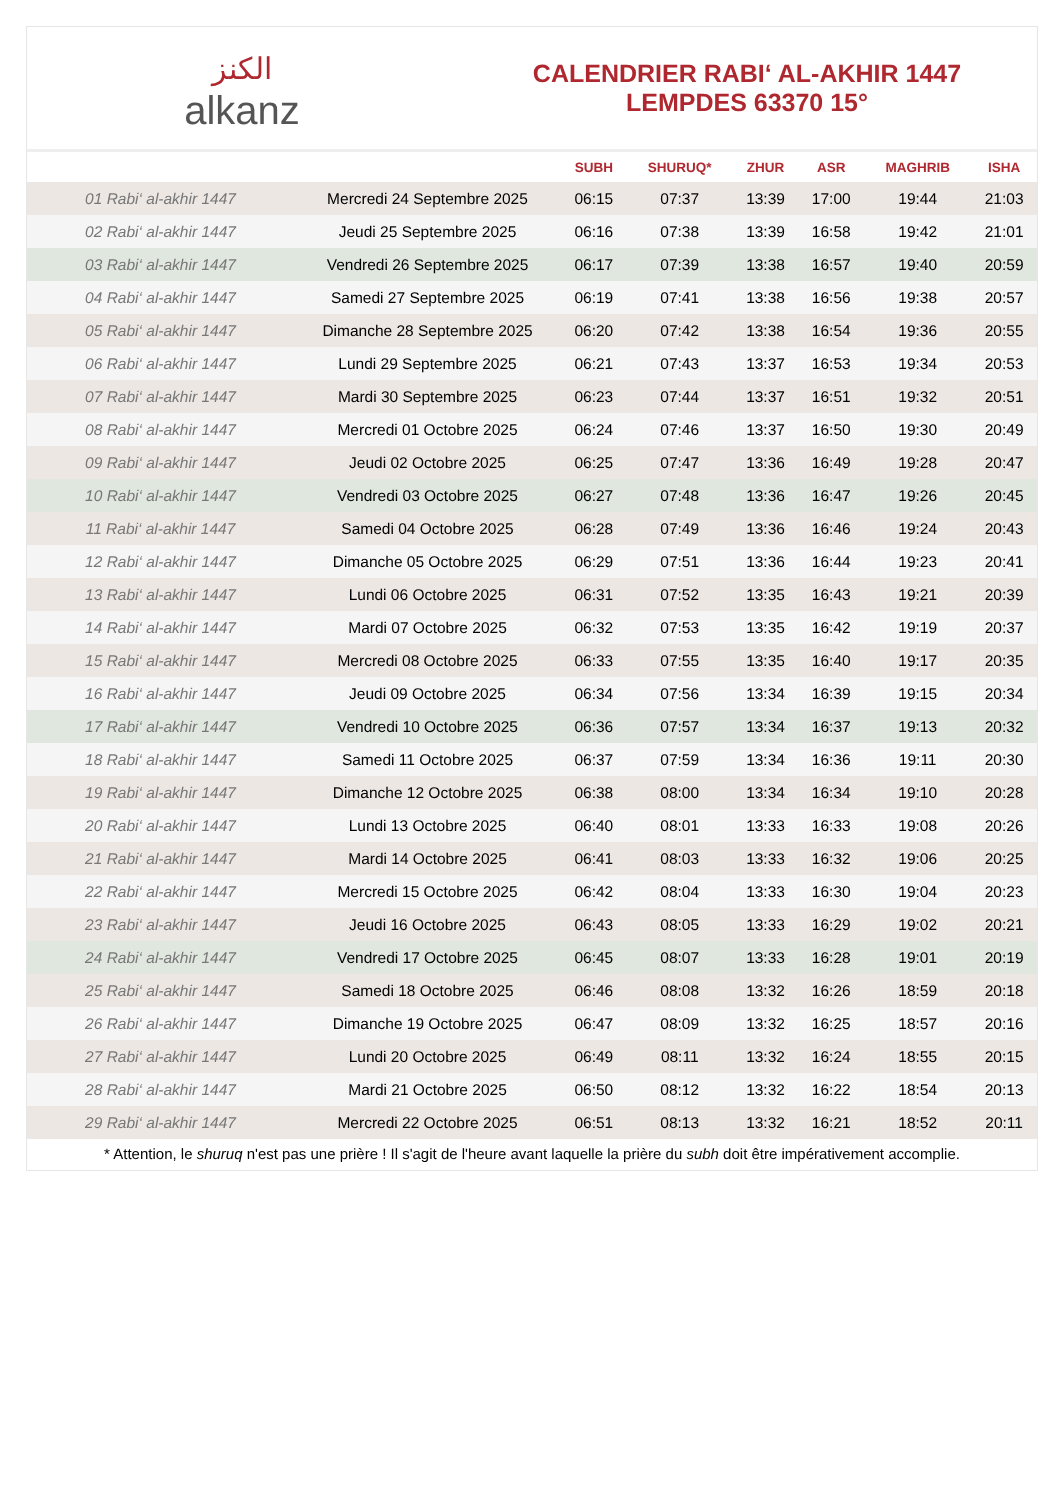ﺍﻟﻜﻨﺰ
alkanz
CALENDRIER RABI‘ AL-AKHIR 1447
LEMPDES 63370 15°
| | | SUBH | SHURUQ* | ZHUR | ASR | MAGHRIB | ISHA |
| --- | --- | --- | --- | --- | --- | --- | --- |
| 01 Rabi‘ al-akhir 1447 | Mercredi 24 Septembre 2025 | 06:15 | 07:37 | 13:39 | 17:00 | 19:44 | 21:03 |
| 02 Rabi‘ al-akhir 1447 | Jeudi 25 Septembre 2025 | 06:16 | 07:38 | 13:39 | 16:58 | 19:42 | 21:01 |
| 03 Rabi‘ al-akhir 1447 | Vendredi 26 Septembre 2025 | 06:17 | 07:39 | 13:38 | 16:57 | 19:40 | 20:59 |
| 04 Rabi‘ al-akhir 1447 | Samedi 27 Septembre 2025 | 06:19 | 07:41 | 13:38 | 16:56 | 19:38 | 20:57 |
| 05 Rabi‘ al-akhir 1447 | Dimanche 28 Septembre 2025 | 06:20 | 07:42 | 13:38 | 16:54 | 19:36 | 20:55 |
| 06 Rabi‘ al-akhir 1447 | Lundi 29 Septembre 2025 | 06:21 | 07:43 | 13:37 | 16:53 | 19:34 | 20:53 |
| 07 Rabi‘ al-akhir 1447 | Mardi 30 Septembre 2025 | 06:23 | 07:44 | 13:37 | 16:51 | 19:32 | 20:51 |
| 08 Rabi‘ al-akhir 1447 | Mercredi 01 Octobre 2025 | 06:24 | 07:46 | 13:37 | 16:50 | 19:30 | 20:49 |
| 09 Rabi‘ al-akhir 1447 | Jeudi 02 Octobre 2025 | 06:25 | 07:47 | 13:36 | 16:49 | 19:28 | 20:47 |
| 10 Rabi‘ al-akhir 1447 | Vendredi 03 Octobre 2025 | 06:27 | 07:48 | 13:36 | 16:47 | 19:26 | 20:45 |
| 11 Rabi‘ al-akhir 1447 | Samedi 04 Octobre 2025 | 06:28 | 07:49 | 13:36 | 16:46 | 19:24 | 20:43 |
| 12 Rabi‘ al-akhir 1447 | Dimanche 05 Octobre 2025 | 06:29 | 07:51 | 13:36 | 16:44 | 19:23 | 20:41 |
| 13 Rabi‘ al-akhir 1447 | Lundi 06 Octobre 2025 | 06:31 | 07:52 | 13:35 | 16:43 | 19:21 | 20:39 |
| 14 Rabi‘ al-akhir 1447 | Mardi 07 Octobre 2025 | 06:32 | 07:53 | 13:35 | 16:42 | 19:19 | 20:37 |
| 15 Rabi‘ al-akhir 1447 | Mercredi 08 Octobre 2025 | 06:33 | 07:55 | 13:35 | 16:40 | 19:17 | 20:35 |
| 16 Rabi‘ al-akhir 1447 | Jeudi 09 Octobre 2025 | 06:34 | 07:56 | 13:34 | 16:39 | 19:15 | 20:34 |
| 17 Rabi‘ al-akhir 1447 | Vendredi 10 Octobre 2025 | 06:36 | 07:57 | 13:34 | 16:37 | 19:13 | 20:32 |
| 18 Rabi‘ al-akhir 1447 | Samedi 11 Octobre 2025 | 06:37 | 07:59 | 13:34 | 16:36 | 19:11 | 20:30 |
| 19 Rabi‘ al-akhir 1447 | Dimanche 12 Octobre 2025 | 06:38 | 08:00 | 13:34 | 16:34 | 19:10 | 20:28 |
| 20 Rabi‘ al-akhir 1447 | Lundi 13 Octobre 2025 | 06:40 | 08:01 | 13:33 | 16:33 | 19:08 | 20:26 |
| 21 Rabi‘ al-akhir 1447 | Mardi 14 Octobre 2025 | 06:41 | 08:03 | 13:33 | 16:32 | 19:06 | 20:25 |
| 22 Rabi‘ al-akhir 1447 | Mercredi 15 Octobre 2025 | 06:42 | 08:04 | 13:33 | 16:30 | 19:04 | 20:23 |
| 23 Rabi‘ al-akhir 1447 | Jeudi 16 Octobre 2025 | 06:43 | 08:05 | 13:33 | 16:29 | 19:02 | 20:21 |
| 24 Rabi‘ al-akhir 1447 | Vendredi 17 Octobre 2025 | 06:45 | 08:07 | 13:33 | 16:28 | 19:01 | 20:19 |
| 25 Rabi‘ al-akhir 1447 | Samedi 18 Octobre 2025 | 06:46 | 08:08 | 13:32 | 16:26 | 18:59 | 20:18 |
| 26 Rabi‘ al-akhir 1447 | Dimanche 19 Octobre 2025 | 06:47 | 08:09 | 13:32 | 16:25 | 18:57 | 20:16 |
| 27 Rabi‘ al-akhir 1447 | Lundi 20 Octobre 2025 | 06:49 | 08:11 | 13:32 | 16:24 | 18:55 | 20:15 |
| 28 Rabi‘ al-akhir 1447 | Mardi 21 Octobre 2025 | 06:50 | 08:12 | 13:32 | 16:22 | 18:54 | 20:13 |
| 29 Rabi‘ al-akhir 1447 | Mercredi 22 Octobre 2025 | 06:51 | 08:13 | 13:32 | 16:21 | 18:52 | 20:11 |
* Attention, le shuruq n'est pas une prière ! Il s'agit de l'heure avant laquelle la prière du subh doit être impérativement accomplie.